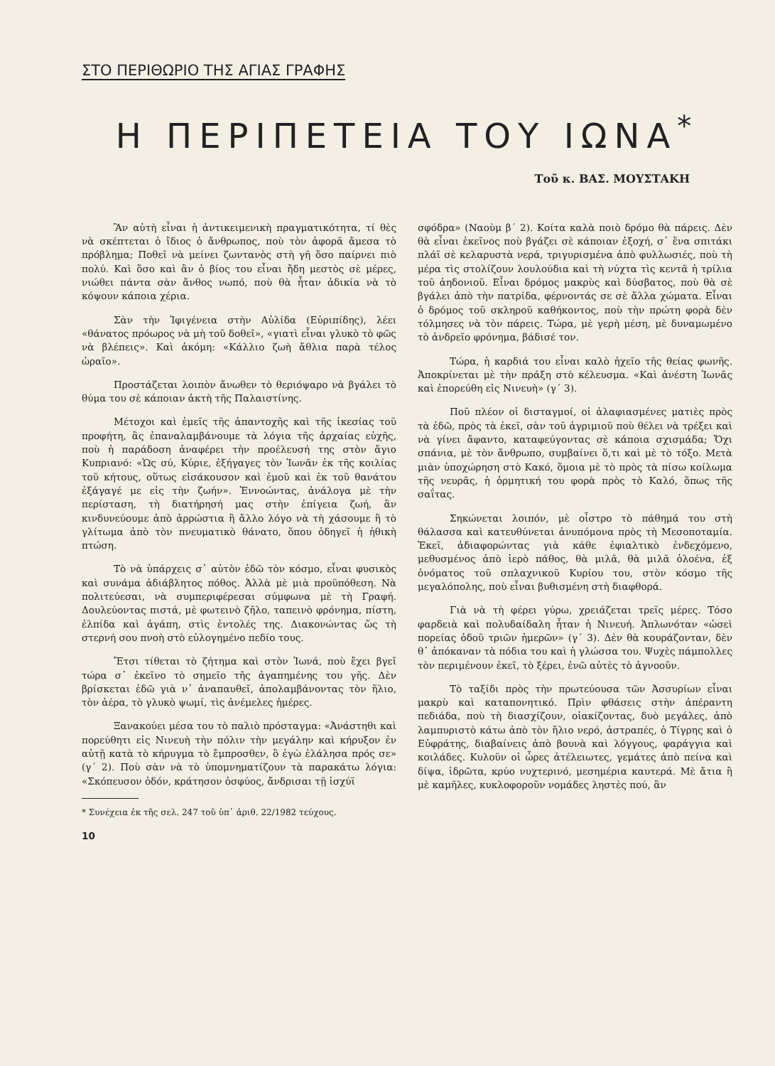ΣΤΟ ΠΕΡΙΘΩΡΙΟ ΤΗΣ ΑΓΙΑΣ ΓΡΑΦΗΣ
Η ΠΕΡΙΠΕΤΕΙΑ ΤΟΥ ΙΩΝΑ<sup>*</sup>
Τοῦ κ. ΒΑΣ. ΜΟΥΣΤΑΚΗ
Ἂν αὐτὴ εἶναι ἡ ἀντικειμενικὴ πραγματικότητα, τί θὲς νὰ σκέπτεται ὁ ἴδιος ὁ ἄνθρωπος, ποὺ τὸν ἀφορᾶ ἄμεσα τὸ πρόβλημα; Ποθεῖ νὰ μείνει ζωντανὸς στὴ γῆ ὅσο παίρνει πιὸ πολύ. Καὶ ὅσο καὶ ἂν ὁ βίος του εἶναι ἤδη μεστὸς σὲ μέρες, νιώθει πάντα σὰν ἄνθος νωπό, ποὺ θὰ ἦταν ἀδικία νὰ τὸ κόψουν κάποια χέρια.
Σὰν τὴν Ἰφιγένεια στὴν Αὐλίδα (Εὐριπίδης), λέει «θάνατος πρόωρος νὰ μὴ τοῦ δοθεῖ», «γιατὶ εἶναι γλυκὸ τὸ φῶς νὰ βλέπεις». Καὶ ἀκόμη: «Κάλλιο ζωὴ ἄθλια παρὰ τέλος ὡραῖο».
Προστάζεται λοιπὸν ἄνωθεν τὸ θεριόψαρο νὰ βγάλει τὸ θύμα του σὲ κάποιαν ἀκτὴ τῆς Παλαιστίνης.
Μέτοχοι καὶ ἐμεῖς τῆς ἀπαντοχῆς καὶ τῆς ἱκεσίας τοῦ προφήτη, ἂς ἐπαναλαμβάνουμε τὰ λόγια τῆς ἀρχαίας εὐχῆς, ποὺ ἡ παράδοση ἀναφέρει τὴν προέλευσή της στὸν ἅγιο Κυπριανό: «Ὡς σύ, Κύριε, ἐξήγαγες τὸν Ἰωνᾶν ἐκ τῆς κοιλίας τοῦ κήτους, οὕτως εἰσάκουσον καὶ ἐμοῦ καὶ ἐκ τοῦ θανάτου ἐξάγαγέ με εἰς τὴν ζωήν». Ἐννοώντας, ἀνάλογα μὲ τὴν περίσταση, τὴ διατήρησή μας στὴν ἐπίγεια ζωή, ἂν κινδυνεύουμε ἀπὸ ἀρρώστια ἢ ἄλλο λόγο νὰ τὴ χάσουμε ἢ τὸ γλίτωμα ἀπὸ τὸν πνευματικὸ θάνατο, ὅπου ὁδηγεῖ ἡ ἠθικὴ πτώση.
Τὸ νὰ ὑπάρχεις σ᾽ αὐτὸν ἐδῶ τὸν κόσμο, εἶναι φυσικὸς καὶ συνάμα ἀδιάβλητος πόθος. Ἀλλὰ μὲ μιὰ προϋπόθεση. Νὰ πολιτεύεσαι, νὰ συμπεριφέρεσαι σύμφωνα μὲ τὴ Γραφή. Δουλεύοντας πιστά, μὲ φωτεινὸ ζῆλο, ταπεινὸ φρόνημα, πίστη, ἐλπίδα καὶ ἀγάπη, στὶς ἐντολές της. Διακονώντας ὥς τὴ στερνή σου πνοὴ στὸ εὐλογημένο πεδίο τους.
Ἔτσι τίθεται τὸ ζήτημα καὶ στὸν Ἰωνά, ποὺ ἔχει βγεῖ τώρα σ᾽ ἐκεῖνο τὸ σημεῖο τῆς ἀγαπημένης του γῆς. Δὲν βρίσκεται ἐδῶ γιὰ ν᾽ ἀναπαυθεῖ, ἀπολαμβάνοντας τὸν ἥλιο, τὸν ἀέρα, τὸ γλυκὸ ψωμί, τὶς ἀνέμελες ἡμέρες.
Ξανακούει μέσα του τὸ παλιὸ πρόσταγμα: «Ἀνάστηθι καὶ πορεύθητι εἰς Νινευὴ τὴν πόλιν τὴν μεγάλην καὶ κήρυξον ἐν αὐτῇ κατὰ τὸ κήρυγμα τὸ ἔμπροσθεν, ὃ ἐγὼ ἐλάλησα πρός σε» (γ΄ 2). Ποὺ σὰν νὰ τὸ ὑπομνηματίζουν τὰ παρακάτω λόγια: «Σκόπευσον ὁδόν, κράτησον ὀσφύος, ἄνδρισαι τῇ ἰσχύϊ
* Συνέχεια ἐκ τῆς σελ. 247 τοῦ ὑπ᾽ ἀριθ. 22/1982 τεύχους.
10
σφόδρα» (Ναοὺμ β΄ 2). Κοίτα καλὰ ποιὸ δρόμο θὰ πάρεις. Δὲν θὰ εἶναι ἐκεῖνος ποὺ βγάζει σὲ κάποιαν ἐξοχή, σ᾽ ἕνα σπιτάκι πλάϊ σὲ κελαρυστὰ νερά, τριγυρισμένα ἀπὸ φυλλωσιές, ποὺ τὴ μέρα τὶς στολίζουν λουλούδια καὶ τὴ νύχτα τὶς κεντᾶ ἡ τρίλια τοῦ ἀηδονιοῦ. Εἶναι δρόμος μακρὺς καὶ δύσβατος, ποὺ θὰ σὲ βγάλει ἀπὸ τὴν πατρίδα, φέρνοντάς σε σὲ ἄλλα χώματα. Εἶναι ὁ δρόμος τοῦ σκληροῦ καθήκοντος, ποὺ τὴν πρώτη φορὰ δὲν τόλμησες νὰ τὸν πάρεις. Τώρα, μὲ γερὴ μέση, μὲ δυναμωμένο τὸ ἀνδρεῖο φρόνημα, βάδισέ τον.
Τώρα, ἡ καρδιά του εἶναι καλὸ ἠχεῖο τῆς θείας φωνῆς. Ἀποκρίνεται μὲ τὴν πράξη στὸ κέλευσμα. «Καὶ ἀνέστη Ἰωνᾶς καὶ ἐπορεύθη εἰς Νινευὴ» (γ΄ 3).
Ποῦ πλέον οἱ δισταγμοί, οἱ ἀλαφιασμένες ματιὲς πρὸς τὰ ἐδῶ, πρὸς τὰ ἐκεῖ, σὰν τοῦ ἀγριμιοῦ ποὺ θέλει νὰ τρέξει καὶ νὰ γίνει ἄφαντο, καταφεύγοντας σὲ κάποια σχισμάδα; Ὄχι σπάνια, μὲ τὸν ἄνθρωπο, συμβαίνει ὅ,τι καὶ μὲ τὸ τόξο. Μετὰ μιὰν ὑποχώρηση στὸ Κακό, ὅμοια μὲ τὸ πρὸς τὰ πίσω κοίλωμα τῆς νευρᾶς, ἡ ὁρμητική του φορὰ πρὸς τὸ Καλό, ὅπως τῆς σαΐτας.
Σηκώνεται λοιπόν, μὲ οἶστρο τὸ πάθημά του στὴ θάλασσα καὶ κατευθύνεται ἀνυπόμονα πρὸς τὴ Μεσοποταμία. Ἐκεῖ, ἀδιαφορώντας γιὰ κάθε ἐφιαλτικὸ ἐνδεχόμενο, μεθυσμένος ἀπὸ ἱερὸ πάθος, θὰ μιλᾶ, θὰ μιλᾶ ὁλοένα, ἐξ ὀνόματος τοῦ σπλαχνικοῦ Κυρίου του, στὸν κόσμο τῆς μεγαλόπολης, ποὺ εἶναι βυθισμένη στὴ διαφθορά.
Γιὰ νὰ τὴ φέρει γύρω, χρειάζεται τρεῖς μέρες. Τόσο φαρδειὰ καὶ πολυδαίδαλη ἦταν ἡ Νινευή. Ἁπλωνόταν «ὡσεὶ πορείας ὁδοῦ τριῶν ἡμερῶν» (γ΄ 3). Δὲν θὰ κουράζονταν, δὲν θ᾽ ἀπόκαναν τὰ πόδια του καὶ ἡ γλώσσα του. Ψυχὲς πάμπολλες τὸν περιμένουν ἐκεῖ, τὸ ξέρει, ἐνῶ αὐτὲς τὸ ἀγνοοῦν.
Τὸ ταξίδι πρὸς τὴν πρωτεύουσα τῶν Ἀσσυρίων εἶναι μακρὺ καὶ καταπονητικό. Πρὶν φθάσεις στὴν ἀπέραντη πεδιάδα, ποὺ τὴ διασχίζουν, οἰακίζοντας, δυὸ μεγάλες, ἀπὸ λαμπυριστὸ κάτω ἀπὸ τὸν ἥλιο νερό, ἀστραπές, ὁ Τίγρης καὶ ὁ Εὐφράτης, διαβαίνεις ἀπὸ βουνὰ καὶ λόγγους, φαράγγια καὶ κοιλάδες. Κυλοῦν οἱ ὧρες ἀτέλειωτες, γεμάτες ἀπὸ πείνα καὶ δίψα, ἱδρῶτα, κρύο νυχτερινό, μεσημέρια καυτερά. Μὲ ἄτια ἢ μὲ καμῆλες, κυκλοφοροῦν νομάδες ληστὲς πού, ἂν